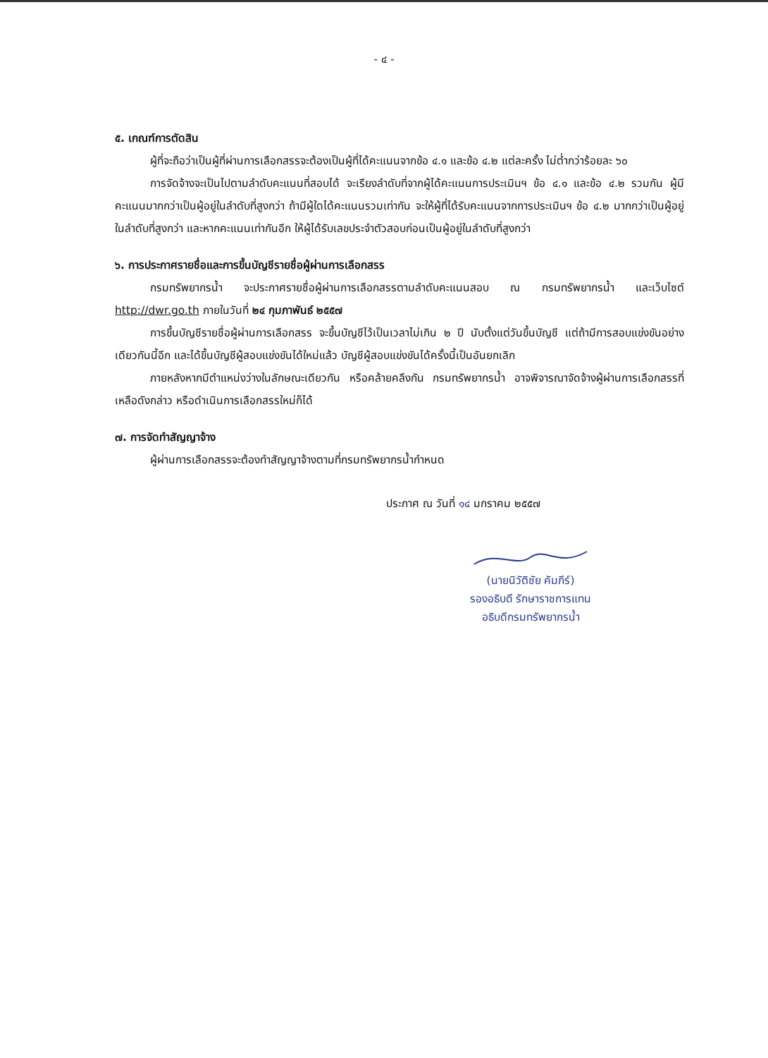- ๔ -
๕. เกณฑ์การตัดสิน
ผู้ที่จะถือว่าเป็นผู้ที่ผ่านการเลือกสรรจะต้องเป็นผู้ที่ได้คะแนนจากข้อ ๔.๑ และข้อ ๔.๒ แต่ละครั้ง ไม่ต่ำกว่าร้อยละ ๖๐
การจัดจ้างจะเป็นไปตามลำดับคะแนนที่สอบได้ จะเรียงลำดับที่จากผู้ได้คะแนนการประเมินฯ ข้อ ๔.๑ และข้อ ๔.๒ รวมกัน ผู้มีคะแนนมากกว่าเป็นผู้อยู่ในลำดับที่สูงกว่า ถ้ามีผู้ใดได้คะแนนรวมเท่ากัน จะให้ผู้ที่ได้รับคะแนนจากการประเมินฯ ข้อ ๔.๒ มากกว่าเป็นผู้อยู่ในลำดับที่สูงกว่า และหากคะแนนเท่ากันอีก ให้ผู้ได้รับเลขประจำตัวสอบก่อนเป็นผู้อยู่ในลำดับที่สูงกว่า
๖. การประกาศรายชื่อและการขึ้นบัญชีรายชื่อผู้ผ่านการเลือกสรร
กรมทรัพยากรน้ำ จะประกาศรายชื่อผู้ผ่านการเลือกสรรตามลำดับคะแนนสอบ ณ กรมทรัพยากรน้ำ และเว็บไซต์ http://dwr.go.th ภายในวันที่ ๒๔ กุมภาพันธ์ ๒๕๕๗
การขึ้นบัญชีรายชื่อผู้ผ่านการเลือกสรร จะขึ้นบัญชีไว้เป็นเวลาไม่เกิน ๒ ปี นับตั้งแต่วันขึ้นบัญชี แต่ถ้ามีการสอบแข่งขันอย่างเดียวกันนี้อีก และได้ขึ้นบัญชีผู้สอบแข่งขันได้ใหม่แล้ว บัญชีผู้สอบแข่งขันได้ครั้งนี้เป็นอันยกเลิก
ภายหลังหากมีตำแหน่งว่างในลักษณะเดียวกัน หรือคล้ายคลึงกัน กรมทรัพยากรน้ำ อาจพิจารณาจัดจ้างผู้ผ่านการเลือกสรรที่เหลือดังกล่าว หรือดำเนินการเลือกสรรใหม่ก็ได้
๗. การจัดทำสัญญาจ้าง
ผู้ผ่านการเลือกสรรจะต้องทำสัญญาจ้างตามที่กรมทรัพยากรน้ำกำหนด
ประกาศ ณ วันที่ ๑๔ มกราคม ๒๕๕๗
(นายนิวัติชัย คัมภีร์)
รองอธิบดี รักษาราชการแทน
อธิบดีกรมทรัพยากรน้ำ